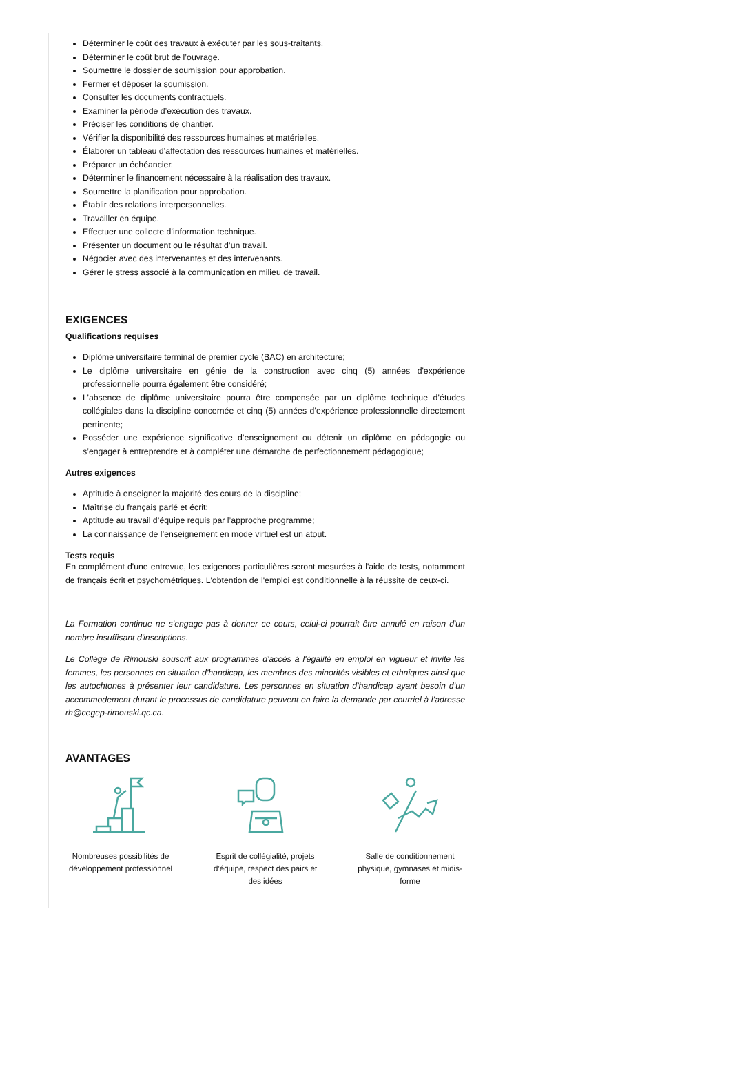Déterminer le coût des travaux à exécuter par les sous-traitants.
Déterminer le coût brut de l’ouvrage.
Soumettre le dossier de soumission pour approbation.
Fermer et déposer la soumission.
Consulter les documents contractuels.
Examiner la période d’exécution des travaux.
Préciser les conditions de chantier.
Vérifier la disponibilité des ressources humaines et matérielles.
Élaborer un tableau d’affectation des ressources humaines et matérielles.
Préparer un échéancier.
Déterminer le financement nécessaire à la réalisation des travaux.
Soumettre la planification pour approbation.
Établir des relations interpersonnelles.
Travailler en équipe.
Effectuer une collecte d’information technique.
Présenter un document ou le résultat d’un travail.
Négocier avec des intervenantes et des intervenants.
Gérer le stress associé à la communication en milieu de travail.
EXIGENCES
Qualifications requises
Diplôme universitaire terminal de premier cycle (BAC) en architecture;
Le diplôme universitaire en génie de la construction avec cinq (5) années d'expérience professionnelle pourra également être considéré;
L’absence de diplôme universitaire pourra être compensée par un diplôme technique d’études collégiales dans la discipline concernée et cinq (5) années d’expérience professionnelle directement pertinente;
Posséder une expérience significative d’enseignement ou détenir un diplôme en pédagogie ou s’engager à entreprendre et à compléter une démarche de perfectionnement pédagogique;
Autres exigences
Aptitude à enseigner la majorité des cours de la discipline;
Maîtrise du français parlé et écrit;
Aptitude au travail d’équipe requis par l’approche programme;
La connaissance de l’enseignement en mode virtuel est un atout.
Tests requis
En complément d'une entrevue, les exigences particulières seront mesurées à l'aide de tests, notamment de français écrit et psychométriques. L'obtention de l'emploi est conditionnelle à la réussite de ceux-ci.
La Formation continue ne s'engage pas à donner ce cours, celui-ci pourrait être annulé en raison d'un nombre insuffisant d'inscriptions.
Le Collège de Rimouski souscrit aux programmes d'accès à l'égalité en emploi en vigueur et invite les femmes, les personnes en situation d'handicap, les membres des minorités visibles et ethniques ainsi que les autochtones à présenter leur candidature. Les personnes en situation d'handicap ayant besoin d’un accommodement durant le processus de candidature peuvent en faire la demande par courriel à l’adresse rh@cegep-rimouski.qc.ca.
AVANTAGES
Nombreuses possibilités de développement professionnel
Esprit de collégialité, projets d’équipe, respect des pairs et des idées
Salle de conditionnement physique, gymnases et midis-forme